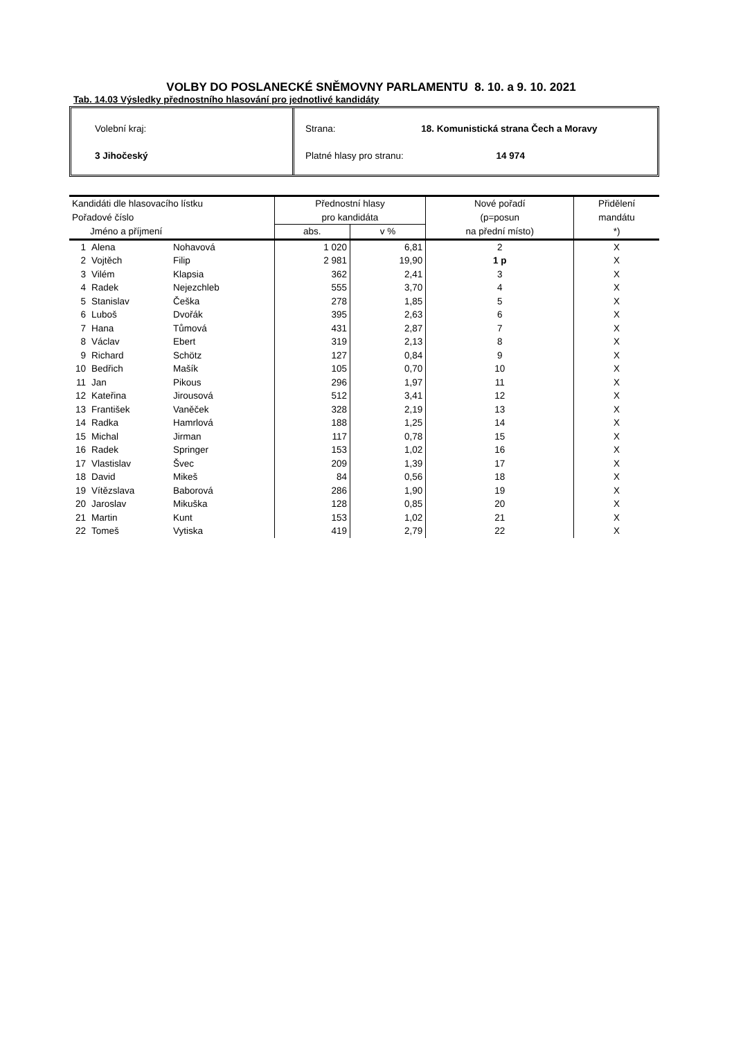VOLBY DO POSLANECKÉ SNĚMOVNY PARLAMENTU 8. 10. a 9. 10. 2021
Tab. 14.03 Výsledky přednostního hlasování pro jednotlivé kandidáty
Volební kraj:
3 Jihočeský
Strana: 18. Komunistická strana Čech a Moravy
Platné hlasy pro stranu: 14 974
| Kandidáti dle hlasovacího lístku | | | Přednostní hlasy | | Nové pořadí | Přidělení |
| --- | --- | --- | --- | --- | --- | --- |
| Pořadové číslo | | | pro kandidáta | | (p=posun | mandátu |
| Jméno a příjmení | | | abs. | v % | na přední místo) | *) |
| 1 | Alena | Nohavová | 1 020 | 6,81 | 2 | X |
| 2 | Vojtěch | Filip | 2 981 | 19,90 | 1 p | X |
| 3 | Vilém | Klapsia | 362 | 2,41 | 3 | X |
| 4 | Radek | Nejezchleb | 555 | 3,70 | 4 | X |
| 5 | Stanislav | Češka | 278 | 1,85 | 5 | X |
| 6 | Luboš | Dvořák | 395 | 2,63 | 6 | X |
| 7 | Hana | Tůmová | 431 | 2,87 | 7 | X |
| 8 | Václav | Ebert | 319 | 2,13 | 8 | X |
| 9 | Richard | Schötz | 127 | 0,84 | 9 | X |
| 10 | Bedřich | Mašík | 105 | 0,70 | 10 | X |
| 11 | Jan | Pikous | 296 | 1,97 | 11 | X |
| 12 | Kateřina | Jirousová | 512 | 3,41 | 12 | X |
| 13 | František | Vaněček | 328 | 2,19 | 13 | X |
| 14 | Radka | Hamrlová | 188 | 1,25 | 14 | X |
| 15 | Michal | Jirman | 117 | 0,78 | 15 | X |
| 16 | Radek | Springer | 153 | 1,02 | 16 | X |
| 17 | Vlastislav | Švec | 209 | 1,39 | 17 | X |
| 18 | David | Mikeš | 84 | 0,56 | 18 | X |
| 19 | Vítězslava | Baborová | 286 | 1,90 | 19 | X |
| 20 | Jaroslav | Mikuška | 128 | 0,85 | 20 | X |
| 21 | Martin | Kunt | 153 | 1,02 | 21 | X |
| 22 | Tomeš | Vytiska | 419 | 2,79 | 22 | X |